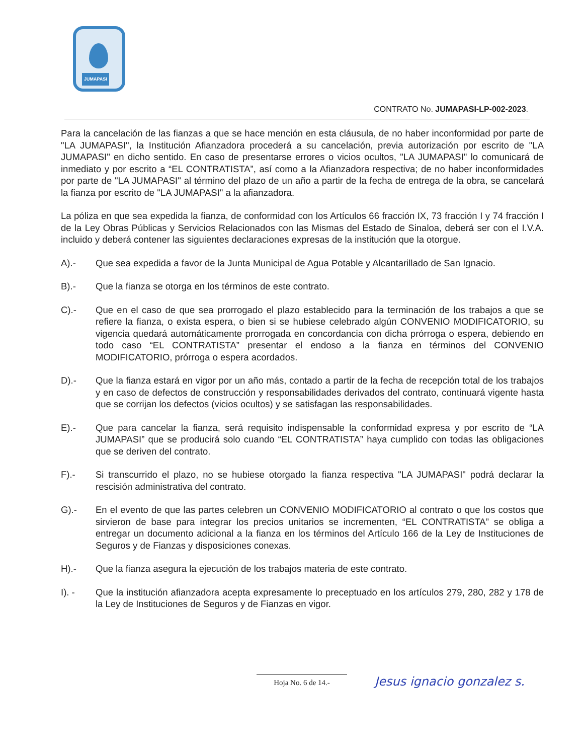JUMAPASI
CONTRATO No. JUMAPASI-LP-002-2023.
Para la cancelación de las fianzas a que se hace mención en esta cláusula, de no haber inconformidad por parte de "LA JUMAPASI", la Institución Afianzadora procederá a su cancelación, previa autorización por escrito de "LA JUMAPASI" en dicho sentido. En caso de presentarse errores o vicios ocultos, "LA JUMAPASI" lo comunicará de inmediato y por escrito a “EL CONTRATISTA”, así como a la Afianzadora respectiva; de no haber inconformidades por parte de "LA JUMAPASI" al término del plazo de un año a partir de la fecha de entrega de la obra, se cancelará la fianza por escrito de "LA JUMAPASI" a la afianzadora.
La póliza en que sea expedida la fianza, de conformidad con los Artículos 66 fracción IX, 73 fracción I y 74 fracción I de la Ley Obras Públicas y Servicios Relacionados con las Mismas del Estado de Sinaloa, deberá ser con el I.V.A. incluido y deberá contener las siguientes declaraciones expresas de la institución que la otorgue.
A).- Que sea expedida a favor de la Junta Municipal de Agua Potable y Alcantarillado de San Ignacio.
B).- Que la fianza se otorga en los términos de este contrato.
C).- Que en el caso de que sea prorrogado el plazo establecido para la terminación de los trabajos a que se refiere la fianza, o exista espera, o bien si se hubiese celebrado algún CONVENIO MODIFICATORIO, su vigencia quedará automáticamente prorrogada en concordancia con dicha prórroga o espera, debiendo en todo caso “EL CONTRATISTA” presentar el endoso a la fianza en términos del CONVENIO MODIFICATORIO, prórroga o espera acordados.
D).- Que la fianza estará en vigor por un año más, contado a partir de la fecha de recepción total de los trabajos y en caso de defectos de construcción y responsabilidades derivados del contrato, continuará vigente hasta que se corrijan los defectos (vicios ocultos) y se satisfagan las responsabilidades.
E).- Que para cancelar la fianza, será requisito indispensable la conformidad expresa y por escrito de “LA JUMAPASI” que se producirá solo cuando “EL CONTRATISTA” haya cumplido con todas las obligaciones que se deriven del contrato.
F).- Si transcurrido el plazo, no se hubiese otorgado la fianza respectiva "LA JUMAPASI" podrá declarar la rescisión administrativa del contrato.
G).- En el evento de que las partes celebren un CONVENIO MODIFICATORIO al contrato o que los costos que sirvieron de base para integrar los precios unitarios se incrementen, “EL CONTRATISTA” se obliga a entregar un documento adicional a la fianza en los términos del Artículo 166 de la Ley de Instituciones de Seguros y de Fianzas y disposiciones conexas.
H).- Que la fianza asegura la ejecución de los trabajos materia de este contrato.
I). - Que la institución afianzadora acepta expresamente lo preceptuado en los artículos 279, 280, 282 y 178 de la Ley de Instituciones de Seguros y de Fianzas en vigor.
Hoja No. 6 de 14.- Jesus ignacio gonzalez s.